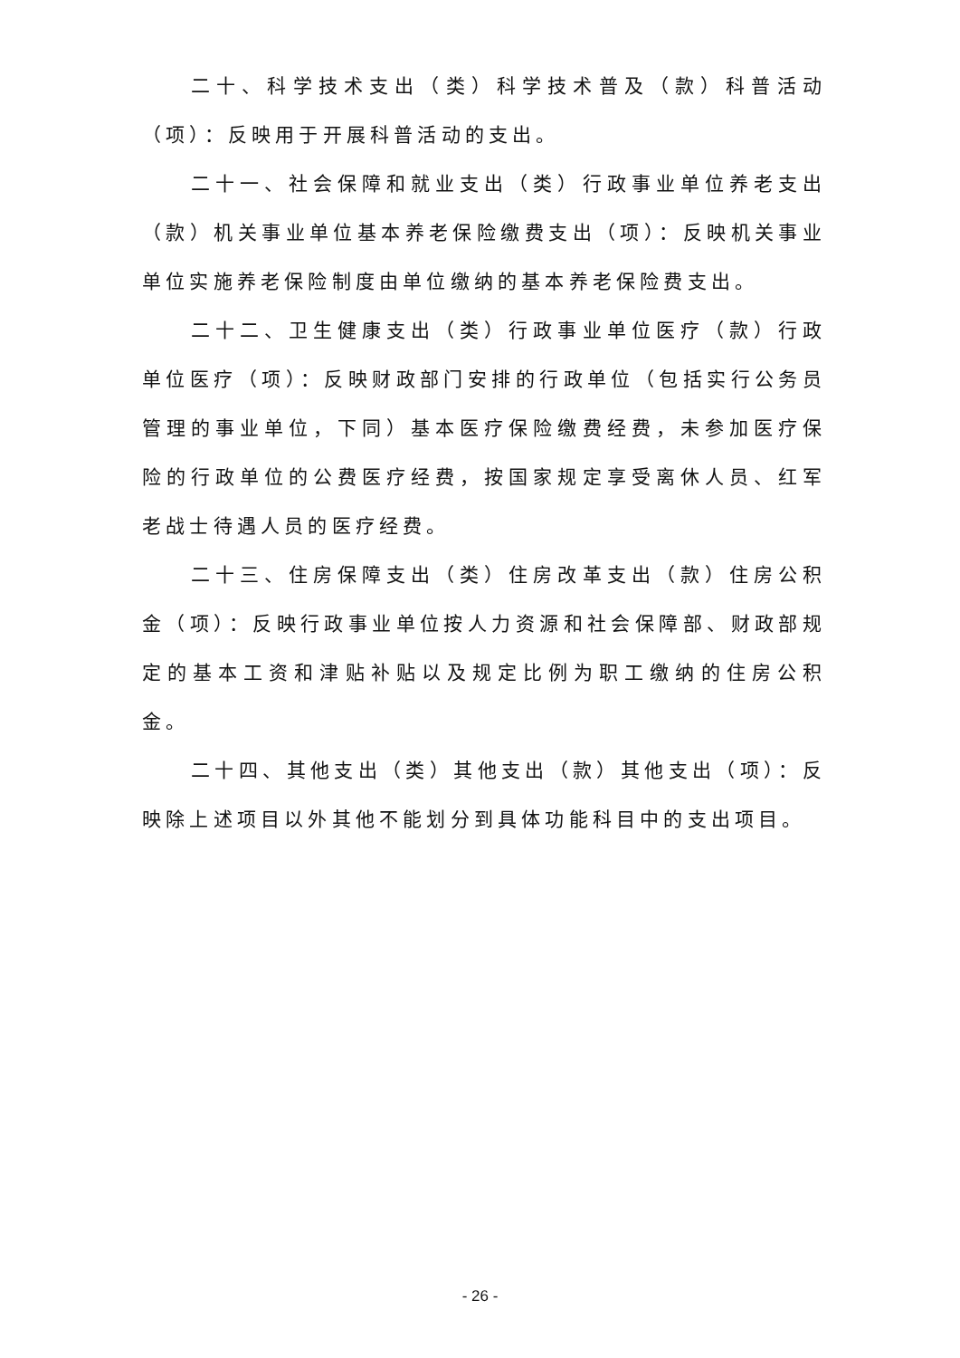二十、科学技术支出（类）科学技术普及（款）科普活动（项）：反映用于开展科普活动的支出。
二十一、社会保障和就业支出（类）行政事业单位养老支出（款）机关事业单位基本养老保险缴费支出（项）：反映机关事业单位实施养老保险制度由单位缴纳的基本养老保险费支出。
二十二、卫生健康支出（类）行政事业单位医疗（款）行政单位医疗（项）：反映财政部门安排的行政单位（包括实行公务员管理的事业单位，下同）基本医疗保险缴费经费，未参加医疗保险的行政单位的公费医疗经费，按国家规定享受离休人员、红军老战士待遇人员的医疗经费。
二十三、住房保障支出（类）住房改革支出（款）住房公积金（项）：反映行政事业单位按人力资源和社会保障部、财政部规定的基本工资和津贴补贴以及规定比例为职工缴纳的住房公积金。
二十四、其他支出（类）其他支出（款）其他支出（项）：反映除上述项目以外其他不能划分到具体功能科目中的支出项目。
- 26 -